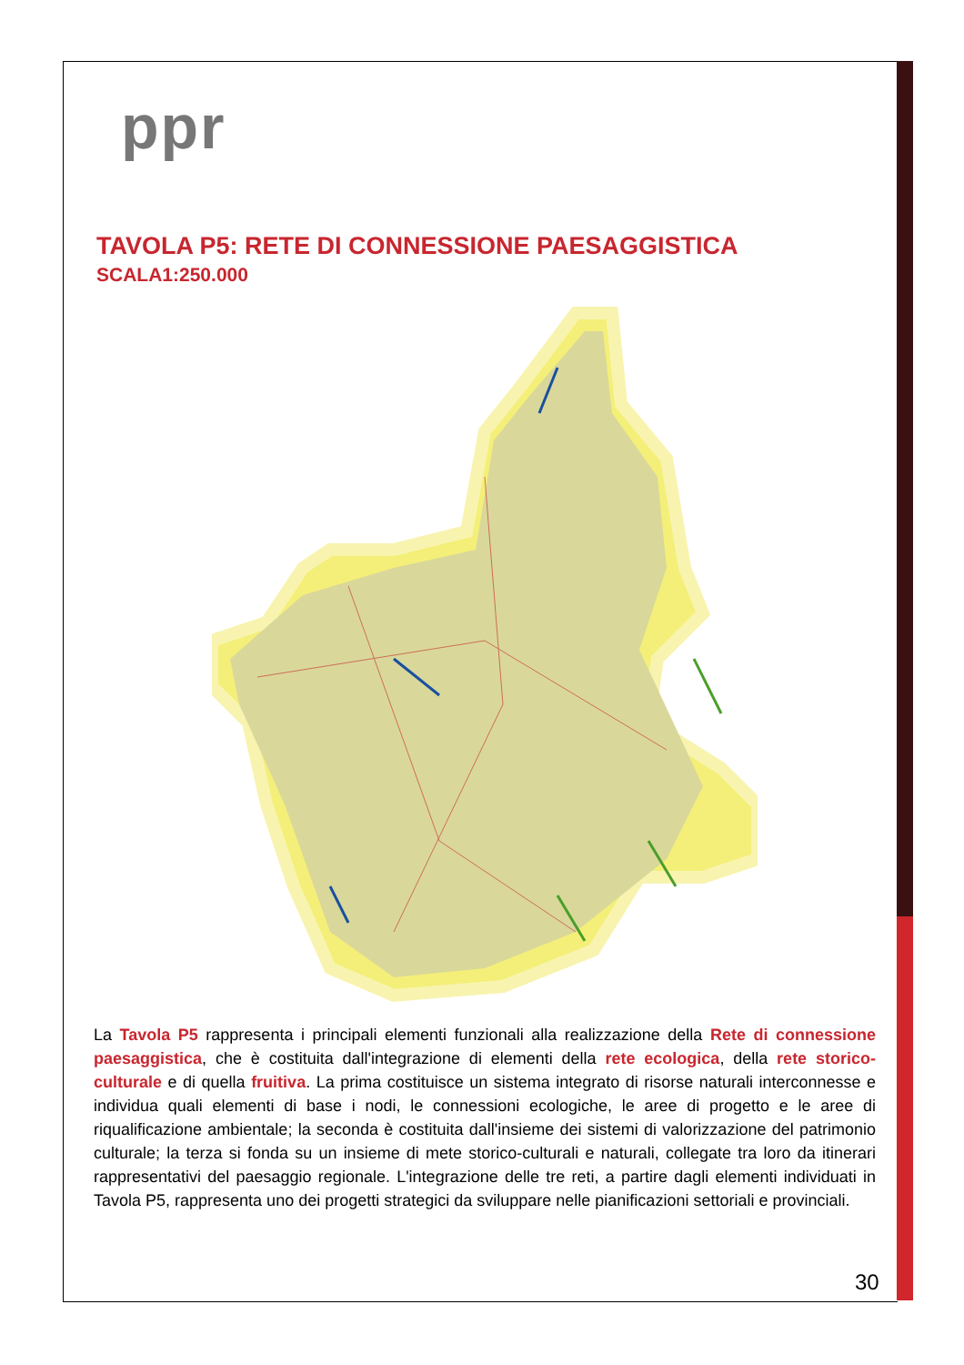ppr
TAVOLA P5: RETE DI CONNESSIONE PAESAGGISTICA
SCALA1:250.000
La Tavola P5 rappresenta i principali elementi funzionali alla realizzazione della Rete di connessione paesaggistica, che è costituita dall'integrazione di elementi della rete ecologica, della rete storico-culturale e di quella fruitiva. La prima costituisce un sistema integrato di risorse naturali interconnesse e individua quali elementi di base i nodi, le connessioni ecologiche, le aree di progetto e le aree di riqualificazione ambientale; la seconda è costituita dall'insieme dei sistemi di valorizzazione del patrimonio culturale; la terza si fonda su un insieme di mete storico-culturali e naturali, collegate tra loro da itinerari rappresentativi del paesaggio regionale. L'integrazione delle tre reti, a partire dagli elementi individuati in Tavola P5, rappresenta uno dei progetti strategici da sviluppare nelle pianificazioni settoriali e provinciali.
30